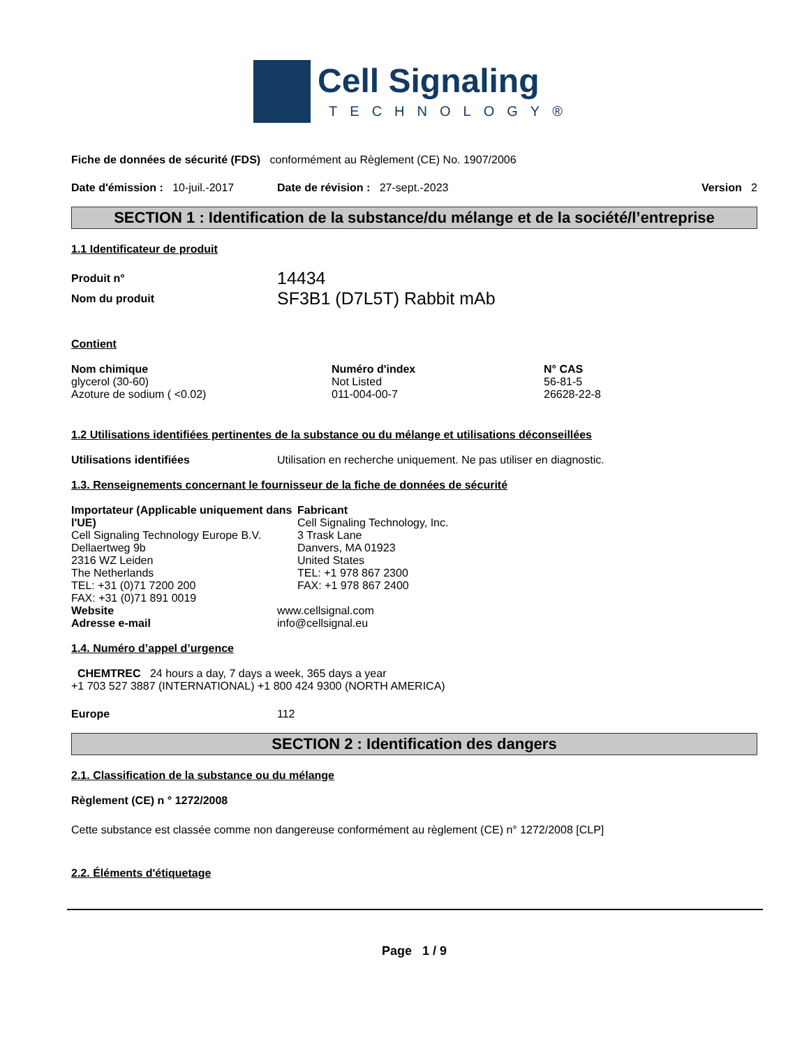Cell Signaling
TECHNOLOGY®
Fiche de données de sécurité (FDS) conformément au Règlement (CE) No. 1907/2006
Date d'émission : 10-juil.-2017 Date de révision : 27-sept.-2023 Version 2
SECTION 1 : Identification de la substance/du mélange et de la société/l’entreprise
1.1 Identificateur de produit
| Produit n° | 14434 |
| Nom du produit | SF3B1 (D7L5T) Rabbit mAb |
Contient
| Nom chimique | Numéro d'index | N° CAS |
| --- | --- | --- |
| glycerol (30-60) | Not Listed | 56-81-5 |
| Azoture de sodium ( <0.02) | 011-004-00-7 | 26628-22-8 |
1.2 Utilisations identifiées pertinentes de la substance ou du mélange et utilisations déconseillées
| Utilisations identifiées | Utilisation en recherche uniquement. Ne pas utiliser en diagnostic. |
1.3. Renseignements concernant le fournisseur de la fiche de données de sécurité
| Importateur (Applicable uniquement dans l'UE) Cell Signaling Technology Europe B.V. Dellaertweg 9b 2316 WZ Leiden The Netherlands TEL: +31 (0)71 7200 200 FAX: +31 (0)71 891 0019 | Fabricant Cell Signaling Technology, Inc. 3 Trask Lane Danvers, MA 01923 United States TEL: +1 978 867 2300 FAX: +1 978 867 2400 |
| Website | www.cellsignal.com |
| Adresse e-mail | info@cellsignal.eu |
1.4. Numéro d’appel d’urgence
CHEMTREC 24 hours a day, 7 days a week, 365 days a year
+1 703 527 3887 (INTERNATIONAL) +1 800 424 9300 (NORTH AMERICA)
| Europe | 112 |
SECTION 2 : Identification des dangers
2.1. Classification de la substance ou du mélange
Règlement (CE) n ° 1272/2008
Cette substance est classée comme non dangereuse conformément au règlement (CE) n° 1272/2008 [CLP]
2.2. Éléments d'étiquetage
Page 1 / 9